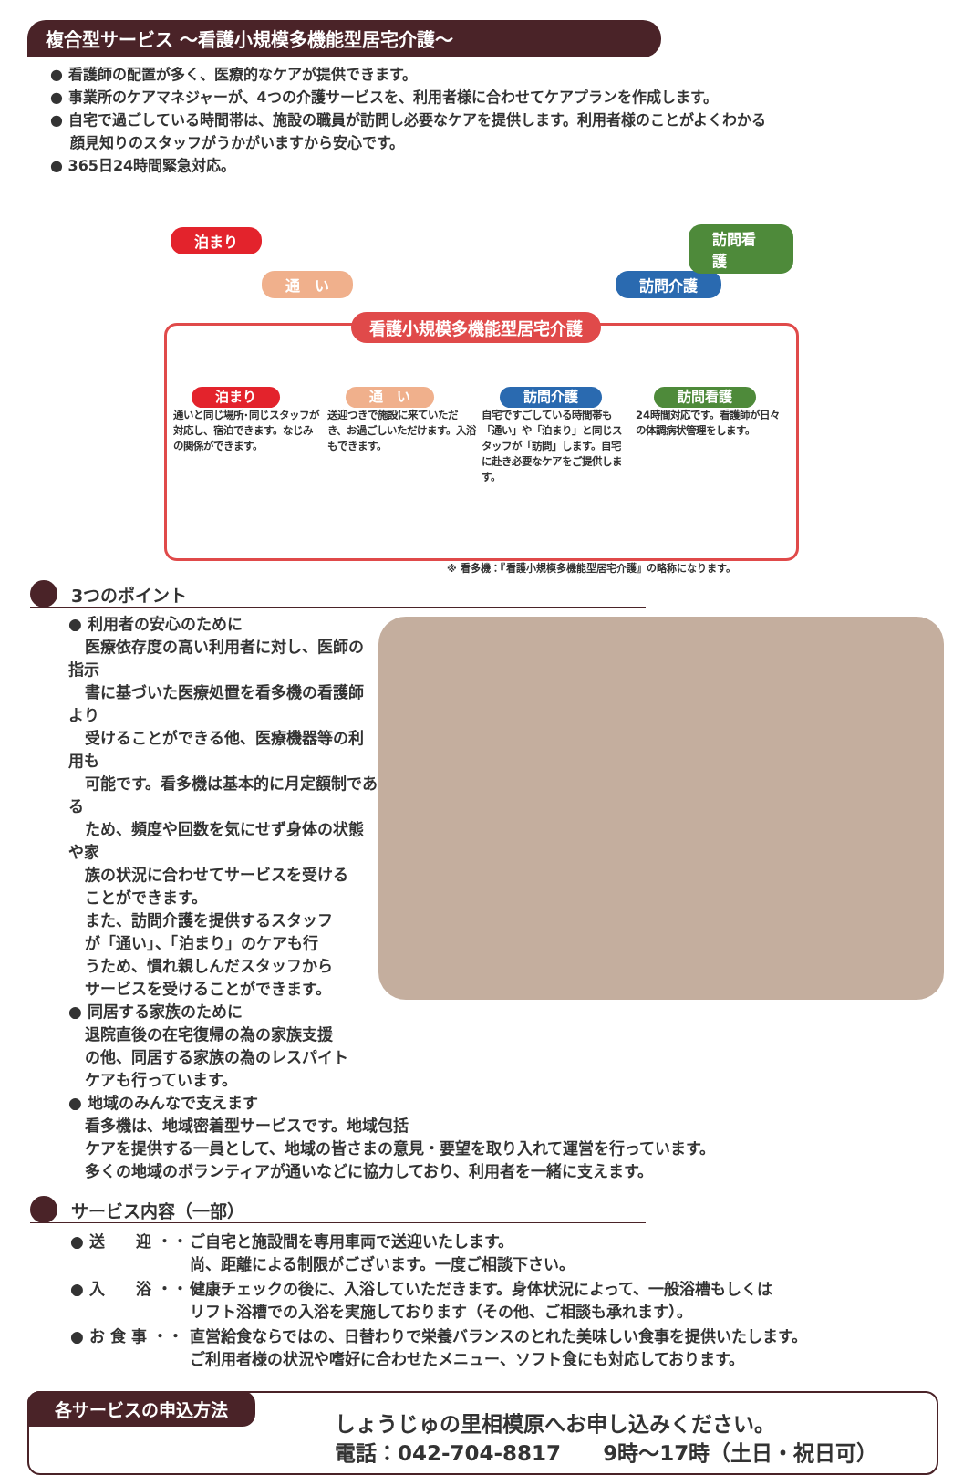複合型サービス ～看護小規模多機能型居宅介護～
● 看護師の配置が多く、医療的なケアが提供できます。
● 事業所のケアマネジャーが、4つの介護サービスを、利用者様に合わせてケアプランを作成します。
● 自宅で過ごしている時間帯は、施設の職員が訪問し必要なケアを提供します。利用者様のことがよくわかる
顔見知りのスタッフがうかがいますから安心です。
● 365日24時間緊急対応。
泊まり
通　い 訪問介護
訪問看護
看護小規模多機能型居宅介護
泊まり
通いと同じ場所･同じスタッフが対応し、宿泊できます。なじみの関係ができます。
通　い
送迎つきで施設に来ていただき、お過ごしいただけます。入浴もできます。
訪問介護
自宅ですごしている時間帯も「通い」や「泊まり」と同じスタッフが「訪問」します。自宅に赴き必要なケアをご提供します。
訪問看護
24時間対応です。看護師が日々の体調病状管理をします。
※ 看多機：『看護小規模多機能型居宅介護』の略称になります。
3つのポイント
● 利用者の安心のために
医療依存度の高い利用者に対し、医師の指示
書に基づいた医療処置を看多機の看護師より
受けることができる他、医療機器等の利用も
可能です。看多機は基本的に月定額制である
ため、頻度や回数を気にせず身体の状態や家
族の状況に合わせてサービスを受ける
ことができます。
また、訪問介護を提供するスタッフ
が「通い」、「泊まり」のケアも行
うため、慣れ親しんだスタッフから
サービスを受けることができます。
● 同居する家族のために
退院直後の在宅復帰の為の家族支援
の他、同居する家族の為のレスパイト
ケアも行っています。
● 地域のみんなで支えます
看多機は、地域密着型サービスです。地域包括
ケアを提供する一員として、地域の皆さまの意見・要望を取り入れて運営を行っています。
多くの地域のボランティアが通いなどに協力しており、利用者を一緒に支えます。
サービス内容（一部）
| ● 送 迎 ・・ | ご自宅と施設間を専用車両で送迎いたします。 尚、距離による制限がございます。一度ご相談下さい。 |
| ● 入 浴 ・・ | 健康チェックの後に、入浴していただきます。身体状況によって、一般浴槽もしくは リフト浴槽での入浴を実施しております（その他、ご相談も承れます）。 |
| ● お 食 事 ・・ | 直営給食ならではの、日替わりで栄養バランスのとれた美味しい食事を提供いたします。 ご利用者様の状況や嗜好に合わせたメニュー、ソフト食にも対応しております。 |
各サービスの申込方法
しょうじゅの里相模原へお申し込みください。
電話：042-704-8817　　9時～17時（土日・祝日可）